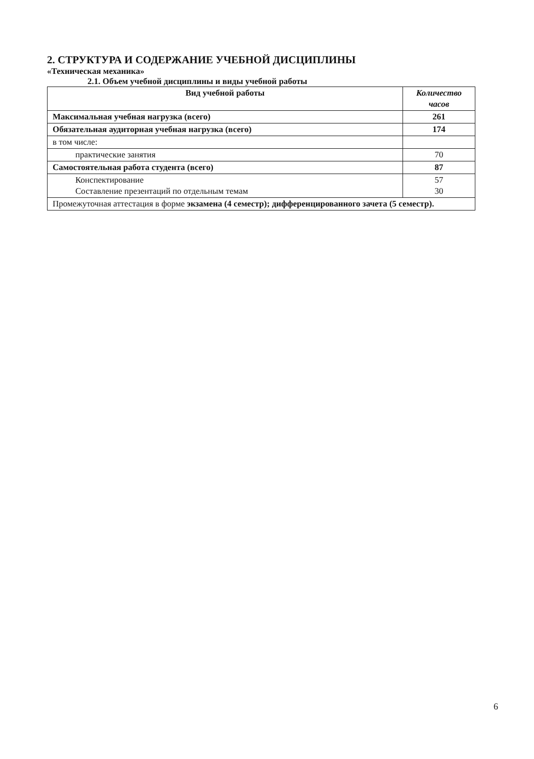2. СТРУКТУРА И СОДЕРЖАНИЕ УЧЕБНОЙ ДИСЦИПЛИНЫ
«Техническая механика»
2.1. Объем учебной дисциплины и виды учебной работы
| Вид учебной работы | Количество часов |
| --- | --- |
| Максимальная учебная нагрузка (всего) | 261 |
| Обязательная аудиторная учебная нагрузка (всего) | 174 |
| в том числе: | |
| практические занятия | 70 |
| Самостоятельная работа студента (всего) | 87 |
| Конспектирование Составление презентаций по отдельным темам | 57 30 |
| Промежуточная аттестация в форме экзамена (4 семестр); дифференцированного зачета (5 семестр). | |
6